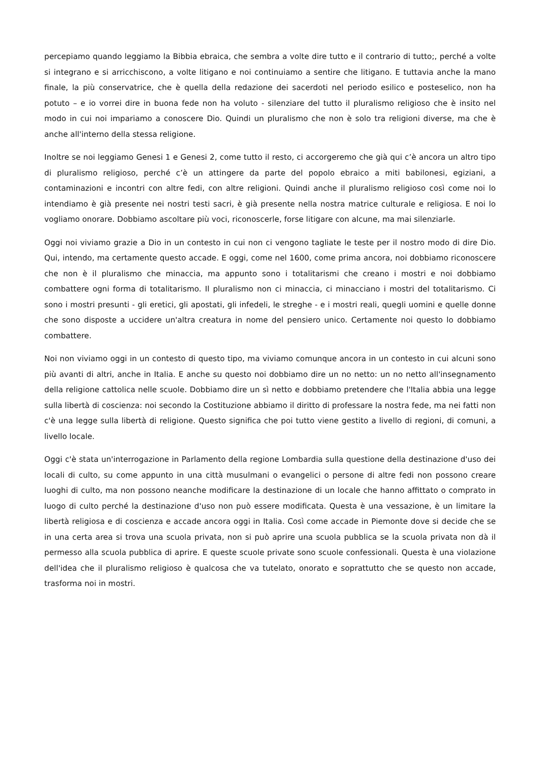percepiamo quando leggiamo la Bibbia ebraica, che sembra a volte dire tutto e il contrario di tutto;, perché a volte si integrano e si arricchiscono, a volte litigano e noi continuiamo a sentire che litigano. E tuttavia anche la mano finale, la più conservatrice, che è quella della redazione dei sacerdoti nel periodo esilico e posteselico, non ha potuto – e io vorrei dire in buona fede non ha voluto - silenziare del tutto il pluralismo religioso che è insito nel modo in cui noi impariamo a conoscere Dio. Quindi un pluralismo che non è solo tra religioni diverse, ma che è anche all'interno della stessa religione.
Inoltre se noi leggiamo Genesi 1 e Genesi 2, come tutto il resto, ci accorgeremo che già qui c’è ancora un altro tipo di pluralismo religioso, perché c’è un attingere da parte del popolo ebraico a miti babilonesi, egiziani, a contaminazioni e incontri con altre fedi, con altre religioni. Quindi anche il pluralismo religioso così come noi lo intendiamo è già presente nei nostri testi sacri, è già presente nella nostra matrice culturale e religiosa. E noi lo vogliamo onorare. Dobbiamo ascoltare più voci, riconoscerle, forse litigare con alcune, ma mai silenziarle.
Oggi noi viviamo grazie a Dio in un contesto in cui non ci vengono tagliate le teste per il nostro modo di dire Dio. Qui, intendo, ma certamente questo accade. E oggi, come nel 1600, come prima ancora, noi dobbiamo riconoscere che non è il pluralismo che minaccia, ma appunto sono i totalitarismi che creano i mostri e noi dobbiamo combattere ogni forma di totalitarismo. Il pluralismo non ci minaccia, ci minacciano i mostri del totalitarismo. Ci sono i mostri presunti - gli eretici, gli apostati, gli infedeli, le streghe - e i mostri reali, quegli uomini e quelle donne che sono disposte a uccidere un'altra creatura in nome del pensiero unico. Certamente noi questo lo dobbiamo combattere.
Noi non viviamo oggi in un contesto di questo tipo, ma viviamo comunque ancora in un contesto in cui alcuni sono più avanti di altri, anche in Italia. E anche su questo noi dobbiamo dire un no netto: un no netto all'insegnamento della religione cattolica nelle scuole. Dobbiamo dire un sì netto e dobbiamo pretendere che l'Italia abbia una legge sulla libertà di coscienza: noi secondo la Costituzione abbiamo il diritto di professare la nostra fede, ma nei fatti non c'è una legge sulla libertà di religione. Questo significa che poi tutto viene gestito a livello di regioni, di comuni, a livello locale.
Oggi c'è stata un'interrogazione in Parlamento della regione Lombardia sulla questione della destinazione d'uso dei locali di culto, su come appunto in una città musulmani o evangelici o persone di altre fedi non possono creare luoghi di culto, ma non possono neanche modificare la destinazione di un locale che hanno affittato o comprato in luogo di culto perché la destinazione d'uso non può essere modificata. Questa è una vessazione, è un limitare la libertà religiosa e di coscienza e accade ancora oggi in Italia. Così come accade in Piemonte dove si decide che se in una certa area si trova una scuola privata, non si può aprire una scuola pubblica se la scuola privata non dà il permesso alla scuola pubblica di aprire. E queste scuole private sono scuole confessionali. Questa è una violazione dell'idea che il pluralismo religioso è qualcosa che va tutelato, onorato e soprattutto che se questo non accade, trasforma noi in mostri.